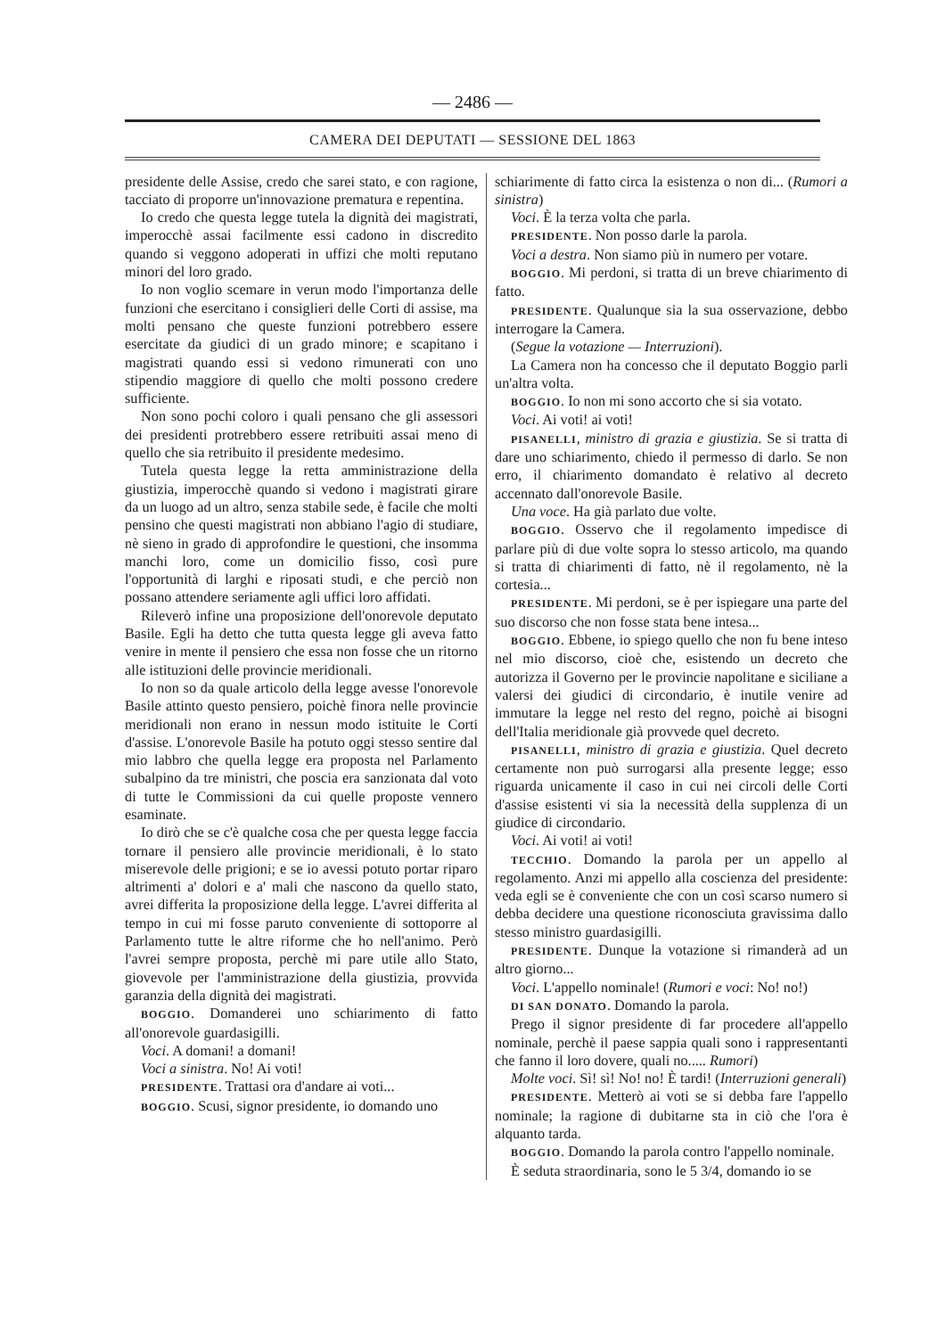— 2486 —
CAMERA DEI DEPUTATI — SESSIONE DEL 1863
presidente delle Assise, credo che sarei stato, e con ragione, tacciato di proporre un'innovazione prematura e repentina.
Io credo che questa legge tutela la dignità dei magistrati, imperocchè assai facilmente essi cadono in discredito quando si veggono adoperati in uffizi che molti reputano minori del loro grado.
Io non voglio scemare in verun modo l'importanza delle funzioni che esercitano i consiglieri delle Corti di assise, ma molti pensano che queste funzioni potrebbero essere esercitate da giudici di un grado minore; e scapitano i magistrati quando essi si vedono rimunerati con uno stipendio maggiore di quello che molti possono credere sufficiente.
Non sono pochi coloro i quali pensano che gli assessori dei presidenti protrebbero essere retribuiti assai meno di quello che sia retribuito il presidente medesimo.
Tutela questa legge la retta amministrazione della giustizia, imperocchè quando si vedono i magistrati girare da un luogo ad un altro, senza stabile sede, è facile che molti pensino che questi magistrati non abbiano l'agio di studiare, nè sieno in grado di approfondire le questioni, che insomma manchi loro, come un domicilio fisso, così pure l'opportunità di larghi e riposati studi, e che perciò non possano attendere seriamente agli uffici loro affidati.
Rileverò infine una proposizione dell'onorevole deputato Basile. Egli ha detto che tutta questa legge gli aveva fatto venire in mente il pensiero che essa non fosse che un ritorno alle istituzioni delle provincie meridionali.
Io non so da quale articolo della legge avesse l'onorevole Basile attinto questo pensiero, poichè finora nelle provincie meridionali non erano in nessun modo istituite le Corti d'assise. L'onorevole Basile ha potuto oggi stesso sentire dal mio labbro che quella legge era proposta nel Parlamento subalpino da tre ministri, che poscia era sanzionata dal voto di tutte le Commissioni da cui quelle proposte vennero esaminate.
Io dirò che se c'è qualche cosa che per questa legge faccia tornare il pensiero alle provincie meridionali, è lo stato miserevole delle prigioni; e se io avessi potuto portar riparo altrimenti a' dolori e a' mali che nascono da quello stato, avrei differita la proposizione della legge. L'avrei differita al tempo in cui mi fosse paruto conveniente di sottoporre al Parlamento tutte le altre riforme che ho nell'animo. Però l'avrei sempre proposta, perchè mi pare utile allo Stato, giovevole per l'amministrazione della giustizia, provvida garanzia della dignità dei magistrati.
BOGGIO. Domanderei uno schiarimento di fatto all'onorevole guardasigilli.
Voci. A domani! a domani!
Voci a sinistra. No! Ai voti!
PRESIDENTE. Trattasi ora d'andare ai voti...
BOGGIO. Scusi, signor presidente, io domando uno
schiarimente di fatto circa la esistenza o non di... (Rumori a sinistra)
Voci. È la terza volta che parla.
PRESIDENTE. Non posso darle la parola.
Voci a destra. Non siamo più in numero per votare.
BOGGIO. Mi perdoni, si tratta di un breve chiarimento di fatto.
PRESIDENTE. Qualunque sia la sua osservazione, debbo interrogare la Camera.
(Segue la votazione — Interruzioni).
La Camera non ha concesso che il deputato Boggio parli un'altra volta.
BOGGIO. Io non mi sono accorto che si sia votato.
Voci. Ai voti! ai voti!
PISANELLI, ministro di grazia e giustizia. Se si tratta di dare uno schiarimento, chiedo il permesso di darlo. Se non erro, il chiarimento domandato è relativo al decreto accennato dall'onorevole Basile.
Una voce. Ha già parlato due volte.
BOGGIO. Osservo che il regolamento impedisce di parlare più di due volte sopra lo stesso articolo, ma quando si tratta di chiarimenti di fatto, nè il regolamento, nè la cortesia...
PRESIDENTE. Mi perdoni, se è per ispiegare una parte del suo discorso che non fosse stata bene intesa...
BOGGIO. Ebbene, io spiego quello che non fu bene inteso nel mio discorso, cioè che, esistendo un decreto che autorizza il Governo per le provincie napolitane e siciliane a valersi dei giudici di circondario, è inutile venire ad immutare la legge nel resto del regno, poichè ai bisogni dell'Italia meridionale già provvede quel decreto.
PISANELLI, ministro di grazia e giustizia. Quel decreto certamente non può surrogarsi alla presente legge; esso riguarda unicamente il caso in cui nei circoli delle Corti d'assise esistenti vi sia la necessità della supplenza di un giudice di circondario.
Voci. Ai voti! ai voti!
TECCHIO. Domando la parola per un appello al regolamento. Anzi mi appello alla coscienza del presidente: veda egli se è conveniente che con un così scarso numero si debba decidere una questione riconosciuta gravissima dallo stesso ministro guardasigilli.
PRESIDENTE. Dunque la votazione si rimanderà ad un altro giorno...
Voci. L'appello nominale! (Rumori e voci: No! no!)
DI SAN DONATO. Domando la parola.
Prego il signor presidente di far procedere all'appello nominale, perchè il paese sappia quali sono i rappresentanti che fanno il loro dovere, quali no..... Rumori)
Molte voci. Sì! sì! No! no! È tardi! (Interruzioni generali)
PRESIDENTE. Metterò ai voti se si debba fare l'appello nominale; la ragione di dubitarne sta in ciò che l'ora è alquanto tarda.
BOGGIO. Domando la parola contro l'appello nominale.
È seduta straordinaria, sono le 5 3/4, domando io se